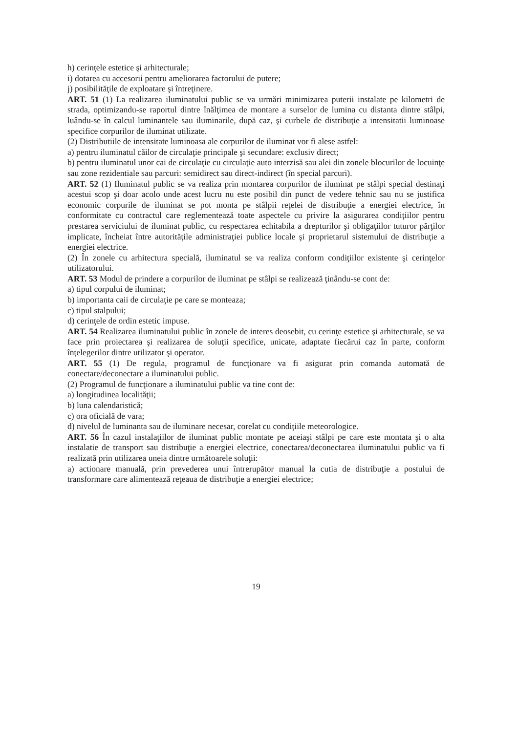h) cerinţele estetice şi arhitecturale;
i) dotarea cu accesorii pentru ameliorarea factorului de putere;
j) posibilităţile de exploatare şi întreţinere.
ART. 51 (1) La realizarea iluminatului public se va urmări minimizarea puterii instalate pe kilometri de strada, optimizandu-se raportul dintre înălţimea de montare a surselor de lumina cu distanta dintre stâlpi, luându-se în calcul luminantele sau iluminarile, după caz, şi curbele de distribuţie a intensitatii luminoase specifice corpurilor de iluminat utilizate.
(2) Distributiile de intensitate luminoasa ale corpurilor de iluminat vor fi alese astfel:
a) pentru iluminatul căilor de circulaţie principale şi secundare: exclusiv direct;
b) pentru iluminatul unor cai de circulaţie cu circulaţie auto interzisă sau alei din zonele blocurilor de locuinţe sau zone rezidentiale sau parcuri: semidirect sau direct-indirect (în special parcuri).
ART. 52 (1) Iluminatul public se va realiza prin montarea corpurilor de iluminat pe stâlpi special destinaţi acestui scop şi doar acolo unde acest lucru nu este posibil din punct de vedere tehnic sau nu se justifica economic corpurile de iluminat se pot monta pe stâlpii reţelei de distribuţie a energiei electrice, în conformitate cu contractul care reglementează toate aspectele cu privire la asigurarea condiţiilor pentru prestarea serviciului de iluminat public, cu respectarea echitabila a drepturilor şi obligaţiilor tuturor părţilor implicate, încheiat între autorităţile administraţiei publice locale şi proprietarul sistemului de distribuţie a energiei electrice.
(2) În zonele cu arhitectura specială, iluminatul se va realiza conform condiţiilor existente şi cerinţelor utilizatorului.
ART. 53 Modul de prindere a corpurilor de iluminat pe stâlpi se realizează ţinându-se cont de:
a) tipul corpului de iluminat;
b) importanta caii de circulaţie pe care se monteaza;
c) tipul stalpului;
d) cerinţele de ordin estetic impuse.
ART. 54 Realizarea iluminatului public în zonele de interes deosebit, cu cerinţe estetice şi arhitecturale, se va face prin proiectarea şi realizarea de soluţii specifice, unicate, adaptate fiecărui caz în parte, conform înţelegerilor dintre utilizator şi operator.
ART. 55 (1) De regula, programul de funcţionare va fi asigurat prin comanda automată de conectare/deconectare a iluminatului public.
(2) Programul de funcţionare a iluminatului public va tine cont de:
a) longitudinea localităţii;
b) luna calendaristică;
c) ora oficială de vara;
d) nivelul de luminanta sau de iluminare necesar, corelat cu condiţiile meteorologice.
ART. 56 În cazul instalaţiilor de iluminat public montate pe aceiaşi stâlpi pe care este montata şi o alta instalatie de transport sau distribuţie a energiei electrice, conectarea/deconectarea iluminatului public va fi realizată prin utilizarea uneia dintre următoarele soluţii:
a) actionare manuală, prin prevederea unui întrerupător manual la cutia de distribuţie a postului de transformare care alimentează reţeaua de distribuţie a energiei electrice;
19